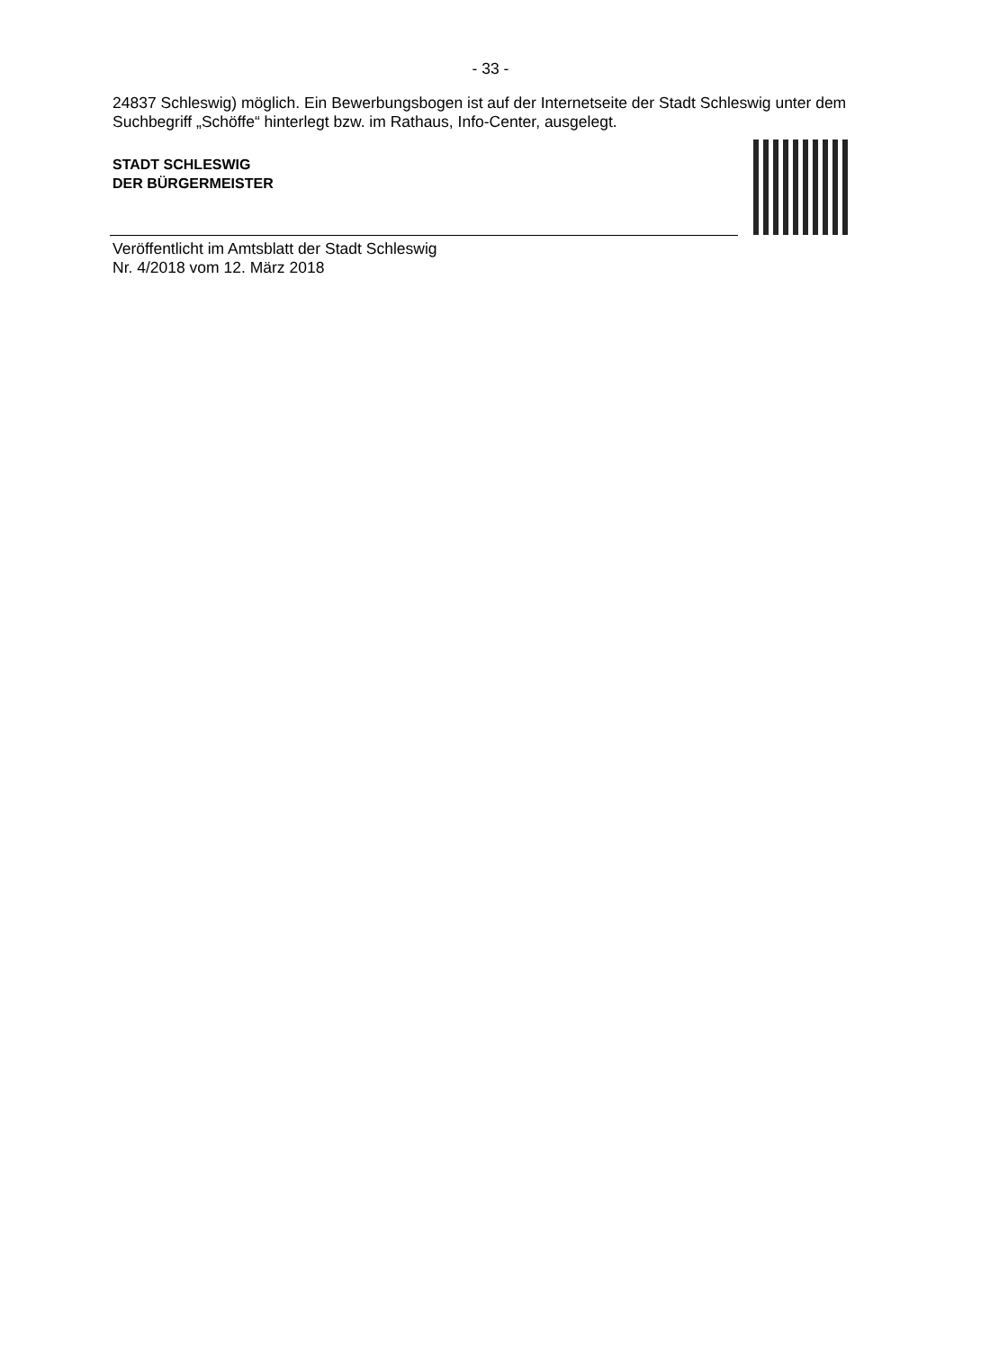- 33 -
24837 Schleswig) möglich. Ein Bewerbungsbogen ist auf der Internetseite der Stadt Schleswig unter dem Suchbegriff „Schöffe“ hinterlegt bzw. im Rathaus, Info-Center, ausgelegt.
STADT SCHLESWIG
DER BÜRGERMEISTER
Veröffentlicht im Amtsblatt der Stadt Schleswig
Nr. 4/2018 vom 12. März 2018